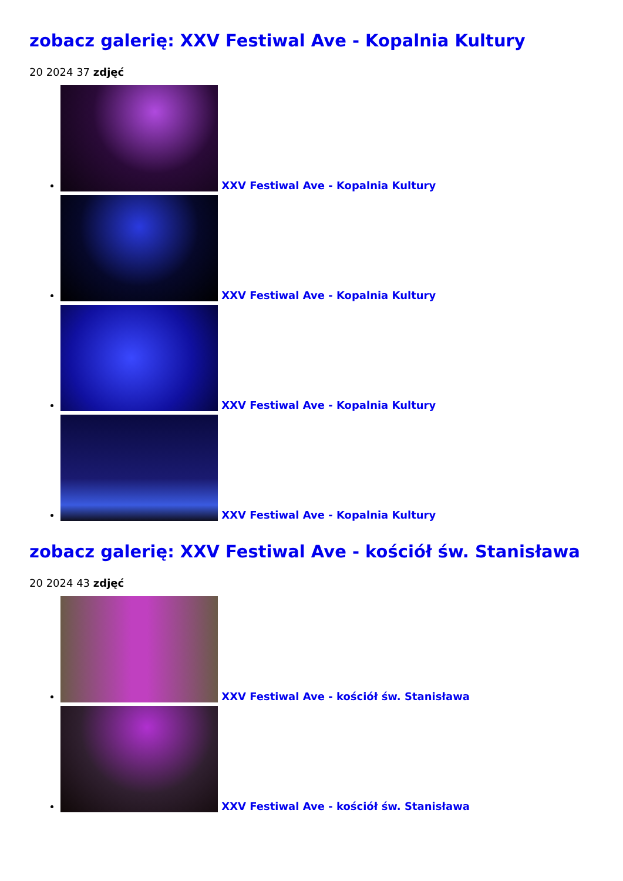zobacz galerię: XXV Festiwal Ave - Kopalnia Kultury
20 2024 37 zdjęć
XXV Festiwal Ave - Kopalnia Kultury
XXV Festiwal Ave - Kopalnia Kultury
XXV Festiwal Ave - Kopalnia Kultury
XXV Festiwal Ave - Kopalnia Kultury
zobacz galerię: XXV Festiwal Ave - kościół św. Stanisława
20 2024 43 zdjęć
XXV Festiwal Ave - kościół św. Stanisława
XXV Festiwal Ave - kościół św. Stanisława